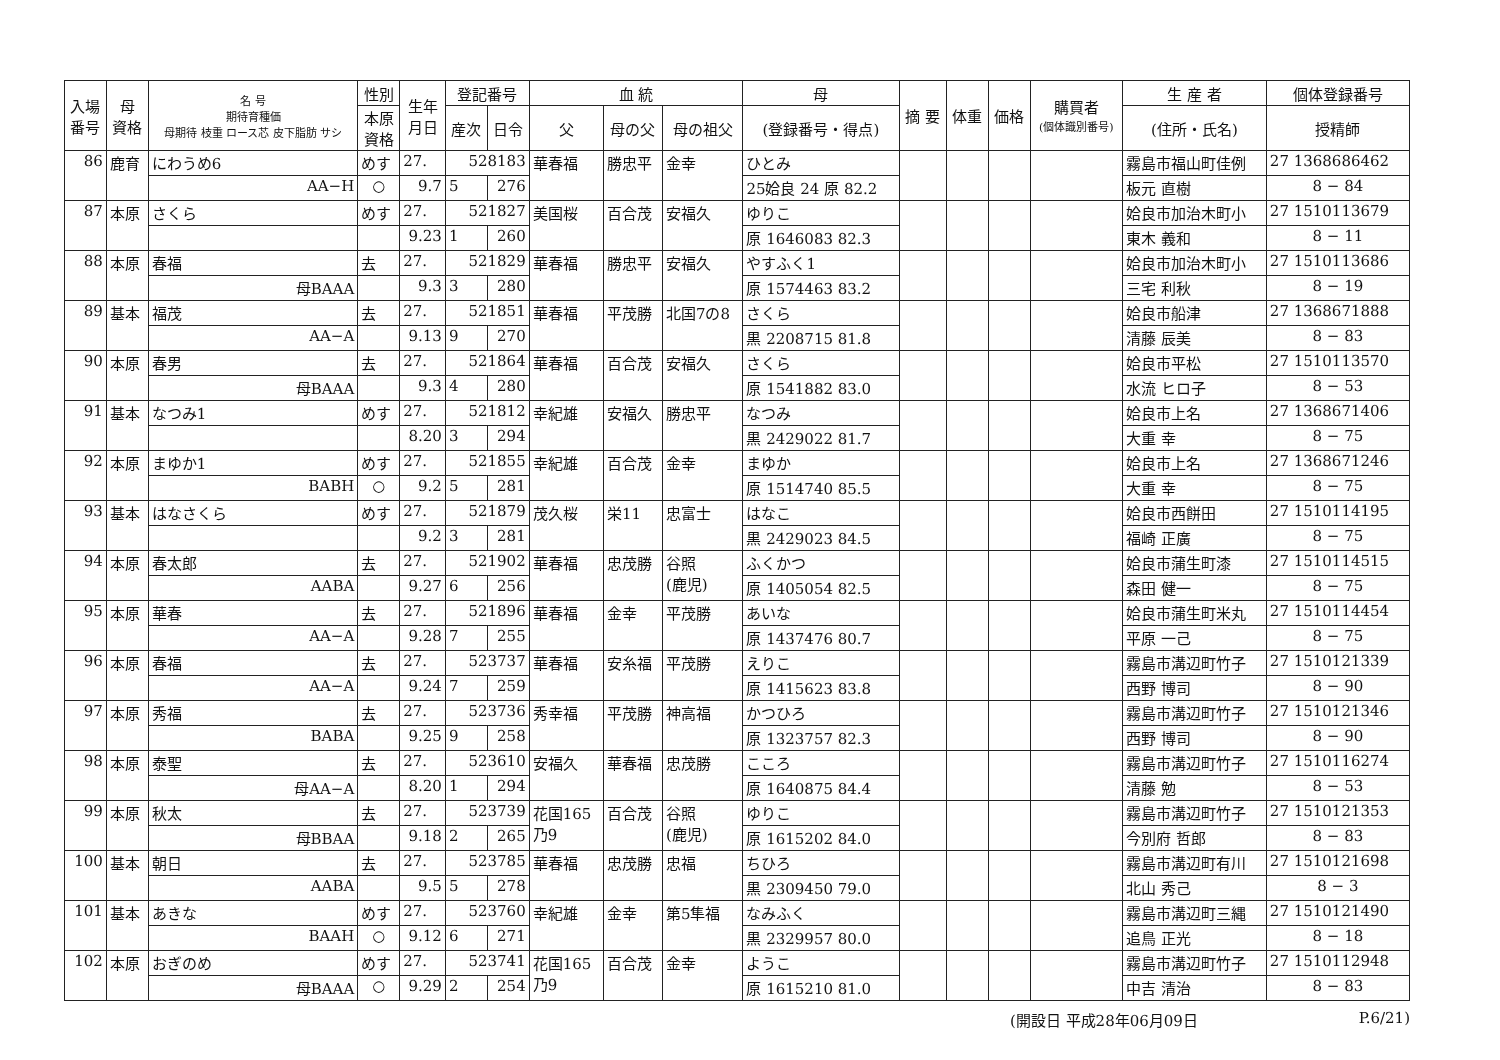| 入場 番号 | 母 資格 | 名 号 期待育種価 母期待 枝重 ロース芯 皮下脂肪 サシ | 性別 | 生年 月日 | 登記番号 | | 血 統 | | | 母 | 摘 要 | 体重 | 価格 | 購買者 (個体識別番号) | 生 産 者 | 個体登録番号 |
| --- | --- | --- | --- | --- | --- | --- | --- | --- | --- | --- | --- | --- | --- | --- | --- | --- |
| | | | 本原 資格 | | 産次 | 日令 | 父 | 母の父 | 母の祖父 | (登録番号・得点) | | | | | (住所・氏名) | 授精師 |
| 86 | 鹿育 | にわうめ6 | めす | 27. | 528183 | | 華春福 | 勝忠平 | 金幸 | ひとみ | | | | | 霧島市福山町佳例 | 27 1368686462 |
| | | AA−H | ○ | 9.7 | 5 | 276 | | | | 25姶良 24 原 82.2 | | | | | 板元 直樹 | 8 − 84 |
| 87 | 本原 | さくら | めす | 27. | 521827 | | 美国桜 | 百合茂 | 安福久 | ゆりこ | | | | | 姶良市加治木町小 | 27 1510113679 |
| | | | | 9.23 | 1 | 260 | | | | 原 1646083 82.3 | | | | | 東木 義和 | 8 − 11 |
| 88 | 本原 | 春福 | 去 | 27. | 521829 | | 華春福 | 勝忠平 | 安福久 | やすふく1 | | | | | 姶良市加治木町小 | 27 1510113686 |
| | | 母BAAA | | 9.3 | 3 | 280 | | | | 原 1574463 83.2 | | | | | 三宅 利秋 | 8 − 19 |
| 89 | 基本 | 福茂 | 去 | 27. | 521851 | | 華春福 | 平茂勝 | 北国7の8 | さくら | | | | | 姶良市船津 | 27 1368671888 |
| | | AA−A | | 9.13 | 9 | 270 | | | | 黒 2208715 81.8 | | | | | 清藤 辰美 | 8 − 83 |
| 90 | 本原 | 春男 | 去 | 27. | 521864 | | 華春福 | 百合茂 | 安福久 | さくら | | | | | 姶良市平松 | 27 1510113570 |
| | | 母BAAA | | 9.3 | 4 | 280 | | | | 原 1541882 83.0 | | | | | 水流 ヒロ子 | 8 − 53 |
| 91 | 基本 | なつみ1 | めす | 27. | 521812 | | 幸紀雄 | 安福久 | 勝忠平 | なつみ | | | | | 姶良市上名 | 27 1368671406 |
| | | | | 8.20 | 3 | 294 | | | | 黒 2429022 81.7 | | | | | 大重 幸 | 8 − 75 |
| 92 | 本原 | まゆか1 | めす | 27. | 521855 | | 幸紀雄 | 百合茂 | 金幸 | まゆか | | | | | 姶良市上名 | 27 1368671246 |
| | | BABH | ○ | 9.2 | 5 | 281 | | | | 原 1514740 85.5 | | | | | 大重 幸 | 8 − 75 |
| 93 | 基本 | はなさくら | めす | 27. | 521879 | | 茂久桜 | 栄11 | 忠富士 | はなこ | | | | | 姶良市西餅田 | 27 1510114195 |
| | | | | 9.2 | 3 | 281 | | | | 黒 2429023 84.5 | | | | | 福崎 正廣 | 8 − 75 |
| 94 | 本原 | 春太郎 | 去 | 27. | 521902 | | 華春福 | 忠茂勝 | 谷照 (鹿児) | ふくかつ | | | | | 姶良市蒲生町漆 | 27 1510114515 |
| | | AABA | | 9.27 | 6 | 256 | | | | 原 1405054 82.5 | | | | | 森田 健一 | 8 − 75 |
| 95 | 本原 | 華春 | 去 | 27. | 521896 | | 華春福 | 金幸 | 平茂勝 | あいな | | | | | 姶良市蒲生町米丸 | 27 1510114454 |
| | | AA−A | | 9.28 | 7 | 255 | | | | 原 1437476 80.7 | | | | | 平原 一己 | 8 − 75 |
| 96 | 本原 | 春福 | 去 | 27. | 523737 | | 華春福 | 安糸福 | 平茂勝 | えりこ | | | | | 霧島市溝辺町竹子 | 27 1510121339 |
| | | AA−A | | 9.24 | 7 | 259 | | | | 原 1415623 83.8 | | | | | 西野 博司 | 8 − 90 |
| 97 | 本原 | 秀福 | 去 | 27. | 523736 | | 秀幸福 | 平茂勝 | 神高福 | かつひろ | | | | | 霧島市溝辺町竹子 | 27 1510121346 |
| | | BABA | | 9.25 | 9 | 258 | | | | 原 1323757 82.3 | | | | | 西野 博司 | 8 − 90 |
| 98 | 本原 | 泰聖 | 去 | 27. | 523610 | | 安福久 | 華春福 | 忠茂勝 | こころ | | | | | 霧島市溝辺町竹子 | 27 1510116274 |
| | | 母AA−A | | 8.20 | 1 | 294 | | | | 原 1640875 84.4 | | | | | 清藤 勉 | 8 − 53 |
| 99 | 本原 | 秋太 | 去 | 27. | 523739 | | 花国165 乃9 | 百合茂 | 谷照 (鹿児) | ゆりこ | | | | | 霧島市溝辺町竹子 | 27 1510121353 |
| | | 母BBAA | | 9.18 | 2 | 265 | | | | 原 1615202 84.0 | | | | | 今別府 哲郎 | 8 − 83 |
| 100 | 基本 | 朝日 | 去 | 27. | 523785 | | 華春福 | 忠茂勝 | 忠福 | ちひろ | | | | | 霧島市溝辺町有川 | 27 1510121698 |
| | | AABA | | 9.5 | 5 | 278 | | | | 黒 2309450 79.0 | | | | | 北山 秀己 | 8 − 3 |
| 101 | 基本 | あきな | めす | 27. | 523760 | | 幸紀雄 | 金幸 | 第5隼福 | なみふく | | | | | 霧島市溝辺町三縄 | 27 1510121490 |
| | | BAAH | ○ | 9.12 | 6 | 271 | | | | 黒 2329957 80.0 | | | | | 追鳥 正光 | 8 − 18 |
| 102 | 本原 | おぎのめ | めす | 27. | 523741 | | 花国165 乃9 | 百合茂 | 金幸 | ようこ | | | | | 霧島市溝辺町竹子 | 27 1510112948 |
| | | 母BAAA | ○ | 9.29 | 2 | 254 | | | | 原 1615210 81.0 | | | | | 中吉 清治 | 8 − 83 |
(開設日 平成28年06月09日 P.6/21)